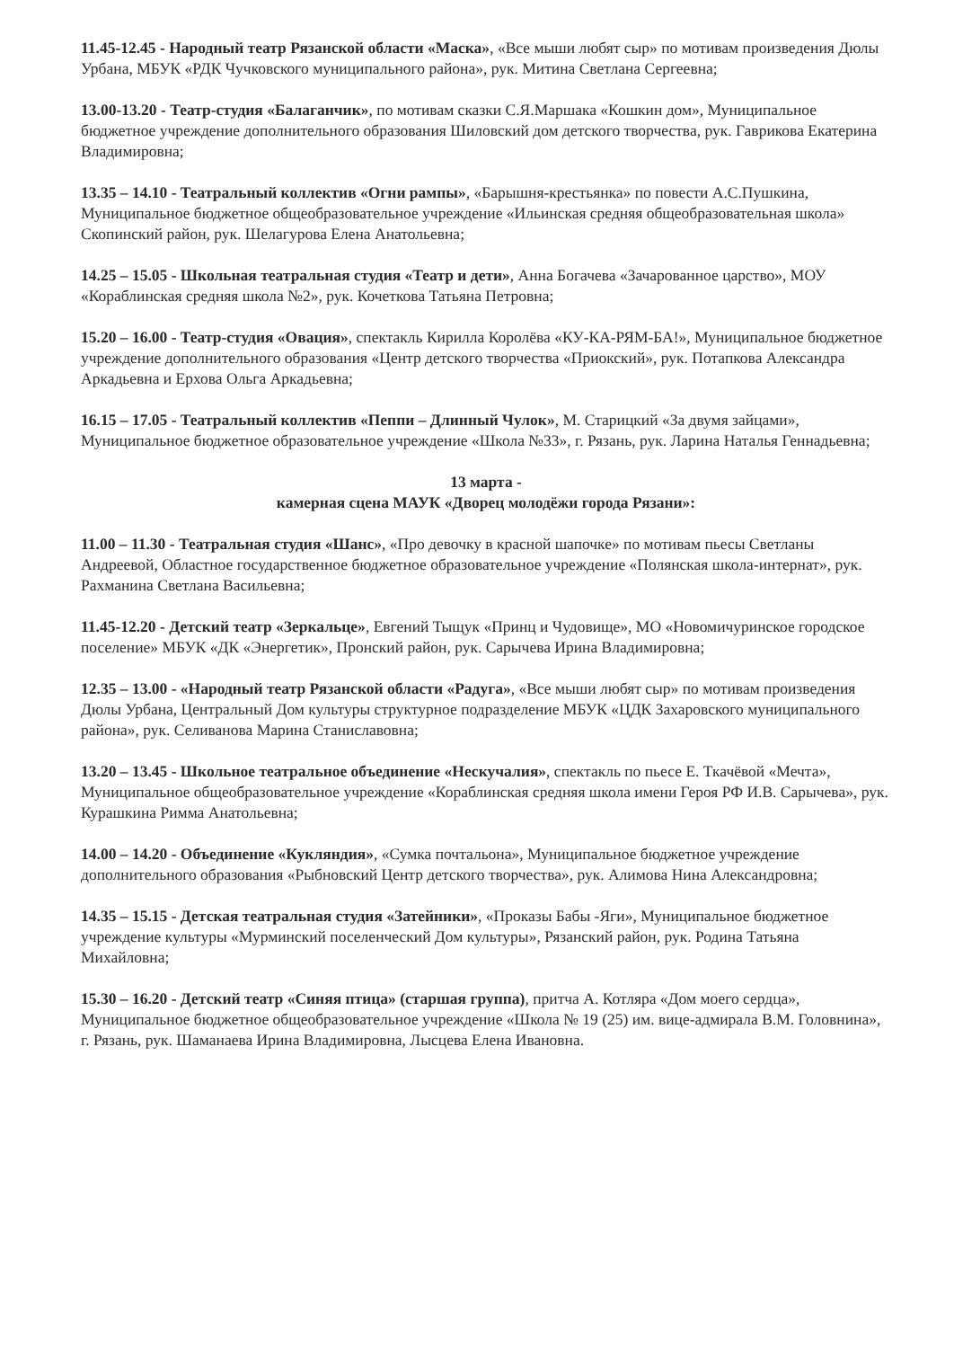11.45-12.45 - Народный театр Рязанской области «Маска», «Все мыши любят сыр» по мотивам произведения Дюлы Урбана, МБУК «РДК Чучковского муниципального района», рук. Митина Светлана Сергеевна;
13.00-13.20 - Театр-студия «Балаганчик», по мотивам сказки С.Я.Маршака «Кошкин дом», Муниципальное бюджетное учреждение дополнительного образования Шиловский дом детского творчества, рук. Гаврикова Екатерина Владимировна;
13.35 – 14.10 - Театральный коллектив «Огни рампы», «Барышня-крестьянка» по повести А.С.Пушкина, Муниципальное бюджетное общеобразовательное учреждение «Ильинская средняя общеобразовательная школа» Скопинский район, рук. Шелагурова Елена Анатольевна;
14.25 – 15.05 - Школьная театральная студия «Театр и дети», Анна Богачева «Зачарованное царство», МОУ «Кораблинская средняя школа №2», рук. Кочеткова Татьяна Петровна;
15.20 – 16.00 - Театр-студия «Овация», спектакль Кирилла Королёва «КУ-КА-РЯМ-БА!», Муниципальное бюджетное учреждение дополнительного образования «Центр детского творчества «Приокский», рук. Потапкова Александра Аркадьевна и Ерхова Ольга Аркадьевна;
16.15 – 17.05 - Театральный коллектив «Пеппи – Длинный Чулок», М. Старицкий «За двумя зайцами», Муниципальное бюджетное образовательное учреждение «Школа №33», г. Рязань, рук. Ларина Наталья Геннадьевна;
13 марта -
камерная сцена МАУК «Дворец молодёжи города Рязани»:
11.00 – 11.30 - Театральная студия «Шанс», «Про девочку в красной шапочке» по мотивам пьесы Светланы Андреевой, Областное государственное бюджетное образовательное учреждение «Полянская школа-интернат», рук. Рахманина Светлана Васильевна;
11.45-12.20 - Детский театр «Зеркальце», Евгений Тыщук «Принц и Чудовище», МО «Новомичуринское городское поселение» МБУК «ДК «Энергетик», Пронский район, рук. Сарычева Ирина Владимировна;
12.35 – 13.00 - «Народный театр Рязанской области «Радуга», «Все мыши любят сыр» по мотивам произведения Дюлы Урбана, Центральный Дом культуры структурное подразделение МБУК «ЦДК Захаровского муниципального района», рук. Селиванова Марина Станиславовна;
13.20 – 13.45 - Школьное театральное объединение «Нескучалия», спектакль по пьесе Е. Ткачёвой «Мечта», Муниципальное общеобразовательное учреждение «Кораблинская средняя школа имени Героя РФ И.В. Сарычева», рук. Курашкина Римма Анатольевна;
14.00 – 14.20 - Объединение «Кукляндия», «Сумка почтальона», Муниципальное бюджетное учреждение дополнительного образования «Рыбновский Центр детского творчества», рук. Алимова Нина Александровна;
14.35 – 15.15 - Детская театральная студия «Затейники», «Проказы Бабы -Яги», Муниципальное бюджетное учреждение культуры «Мурминский поселенческий Дом культуры», Рязанский район, рук. Родина Татьяна Михайловна;
15.30 – 16.20 - Детский театр «Синяя птица» (старшая группа), притча А. Котляра «Дом моего сердца», Муниципальное бюджетное общеобразовательное учреждение «Школа № 19 (25) им. вице-адмирала В.М. Головнина», г. Рязань, рук. Шаманаева Ирина Владимировна, Лысцева Елена Ивановна.